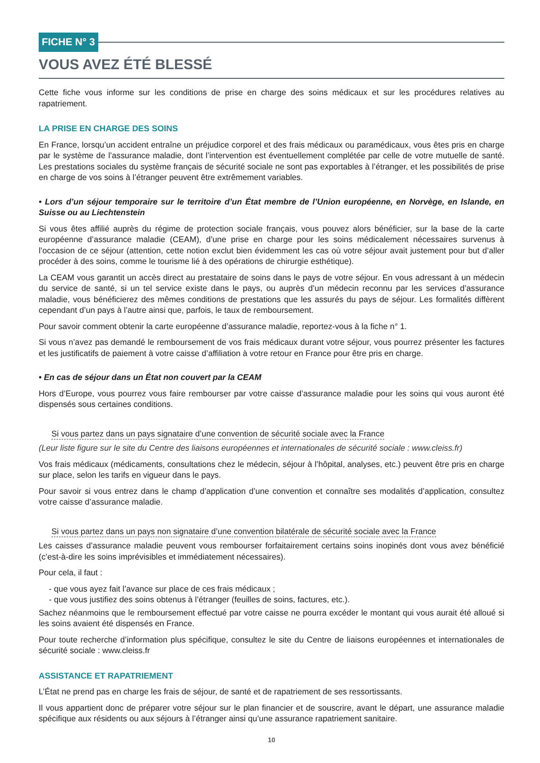FICHE N° 3
VOUS AVEZ ÉTÉ BLESSÉ
Cette fiche vous informe sur les conditions de prise en charge des soins médicaux et sur les procédures relatives au rapatriement.
LA PRISE EN CHARGE DES SOINS
En France, lorsqu’un accident entraîne un préjudice corporel et des frais médicaux ou paramédicaux, vous êtes pris en charge par le système de l’assurance maladie, dont l’intervention est éventuellement complétée par celle de votre mutuelle de santé. Les prestations sociales du système français de sécurité sociale ne sont pas exportables à l’étranger, et les possibilités de prise en charge de vos soins à l’étranger peuvent être extrêmement variables.
• Lors d’un séjour temporaire sur le territoire d’un État membre de l’Union européenne, en Norvège, en Islande, en Suisse ou au Liechtenstein
Si vous êtes affilié auprès du régime de protection sociale français, vous pouvez alors bénéficier, sur la base de la carte européenne d’assurance maladie (CEAM), d’une prise en charge pour les soins médicalement nécessaires survenus à l’occasion de ce séjour (attention, cette notion exclut bien évidemment les cas où votre séjour avait justement pour but d’aller procéder à des soins, comme le tourisme lié à des opérations de chirurgie esthétique).
La CEAM vous garantit un accès direct au prestataire de soins dans le pays de votre séjour. En vous adressant à un médecin du service de santé, si un tel service existe dans le pays, ou auprès d’un médecin reconnu par les services d’assurance maladie, vous bénéficierez des mêmes conditions de prestations que les assurés du pays de séjour. Les formalités diffèrent cependant d’un pays à l’autre ainsi que, parfois, le taux de remboursement.
Pour savoir comment obtenir la carte européenne d’assurance maladie, reportez-vous à la fiche n° 1.
Si vous n’avez pas demandé le remboursement de vos frais médicaux durant votre séjour, vous pourrez présenter les factures et les justificatifs de paiement à votre caisse d’affiliation à votre retour en France pour être pris en charge.
• En cas de séjour dans un État non couvert par la CEAM
Hors d’Europe, vous pourrez vous faire rembourser par votre caisse d’assurance maladie pour les soins qui vous auront été dispensés sous certaines conditions.
Si vous partez dans un pays signataire d’une convention de sécurité sociale avec la France
(Leur liste figure sur le site du Centre des liaisons européennes et internationales de sécurité sociale : www.cleiss.fr)
Vos frais médicaux (médicaments, consultations chez le médecin, séjour à l’hôpital, analyses, etc.) peuvent être pris en charge sur place, selon les tarifs en vigueur dans le pays.
Pour savoir si vous entrez dans le champ d’application d’une convention et connaître ses modalités d’application, consultez votre caisse d’assurance maladie.
Si vous partez dans un pays non signataire d’une convention bilatérale de sécurité sociale avec la France
Les caisses d’assurance maladie peuvent vous rembourser forfaitairement certains soins inopinés dont vous avez bénéficié (c’est-à-dire les soins imprévisibles et immédiatement nécessaires).
Pour cela, il faut :
- que vous ayez fait l’avance sur place de ces frais médicaux ;
- que vous justifiez des soins obtenus à l’étranger (feuilles de soins, factures, etc.).
Sachez néanmoins que le remboursement effectué par votre caisse ne pourra excéder le montant qui vous aurait été alloué si les soins avaient été dispensés en France.
Pour toute recherche d’information plus spécifique, consultez le site du Centre de liaisons européennes et internationales de sécurité sociale : www.cleiss.fr
ASSISTANCE ET RAPATRIEMENT
L’État ne prend pas en charge les frais de séjour, de santé et de rapatriement de ses ressortissants.
Il vous appartient donc de préparer votre séjour sur le plan financier et de souscrire, avant le départ, une assurance maladie spécifique aux résidents ou aux séjours à l’étranger ainsi qu’une assurance rapatriement sanitaire.
10